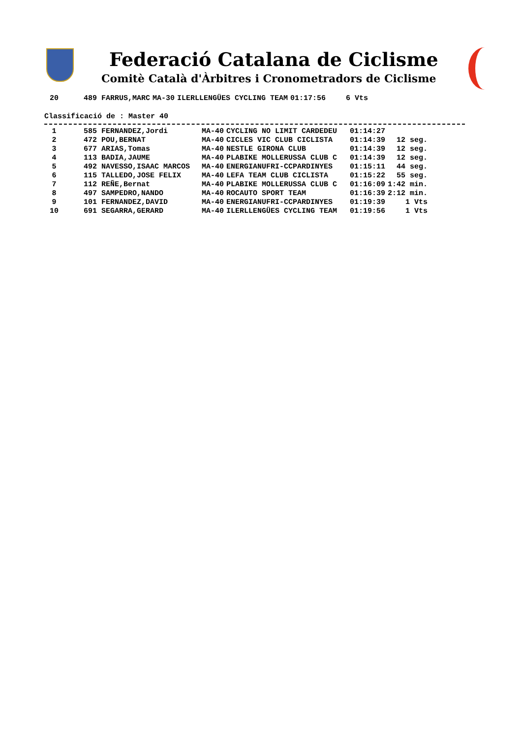Federació Catalana de Ciclisme
Comitè Català d'Àrbitres i Cronometradors de Ciclisme
| 20 | | 489 FARRUS,MARC | MA-30 | ILERLLENGÜES CYCLING TEAM | 01:17:56 | 6 Vts |
Classificació de : Master 40
| 1 | | 585 FERNANDEZ,Jordi | MA-40 | CYCLING NO LIMIT CARDEDEU | 01:14:27 | |
| 2 | | 472 POU,BERNAT | MA-40 | CICLES VIC CLUB CICLISTA | 01:14:39 | 12 seg. |
| 3 | | 677 ARIAS,Tomas | MA-40 | NESTLE GIRONA CLUB | 01:14:39 | 12 seg. |
| 4 | | 113 BADIA,JAUME | MA-40 | PLABIKE MOLLERUSSA CLUB C | 01:14:39 | 12 seg. |
| 5 | | 492 NAVESSO,ISAAC MARCOS | MA-40 | ENERGIANUFRI-CCPARDINYES | 01:15:11 | 44 seg. |
| 6 | | 115 TALLEDO,JOSE FELIX | MA-40 | LEFA TEAM CLUB CICLISTA | 01:15:22 | 55 seg. |
| 7 | | 112 REÑE,Bernat | MA-40 | PLABIKE MOLLERUSSA CLUB C | 01:16:09 | 1:42 min. |
| 8 | | 497 SAMPEDRO,NANDO | MA-40 | ROCAUTO SPORT TEAM | 01:16:39 | 2:12 min. |
| 9 | | 101 FERNANDEZ,DAVID | MA-40 | ENERGIANUFRI-CCPARDINYES | 01:19:39 | 1 Vts |
| 10 | | 691 SEGARRA,GERARD | MA-40 | ILERLLENGÜES CYCLING TEAM | 01:19:56 | 1 Vts |